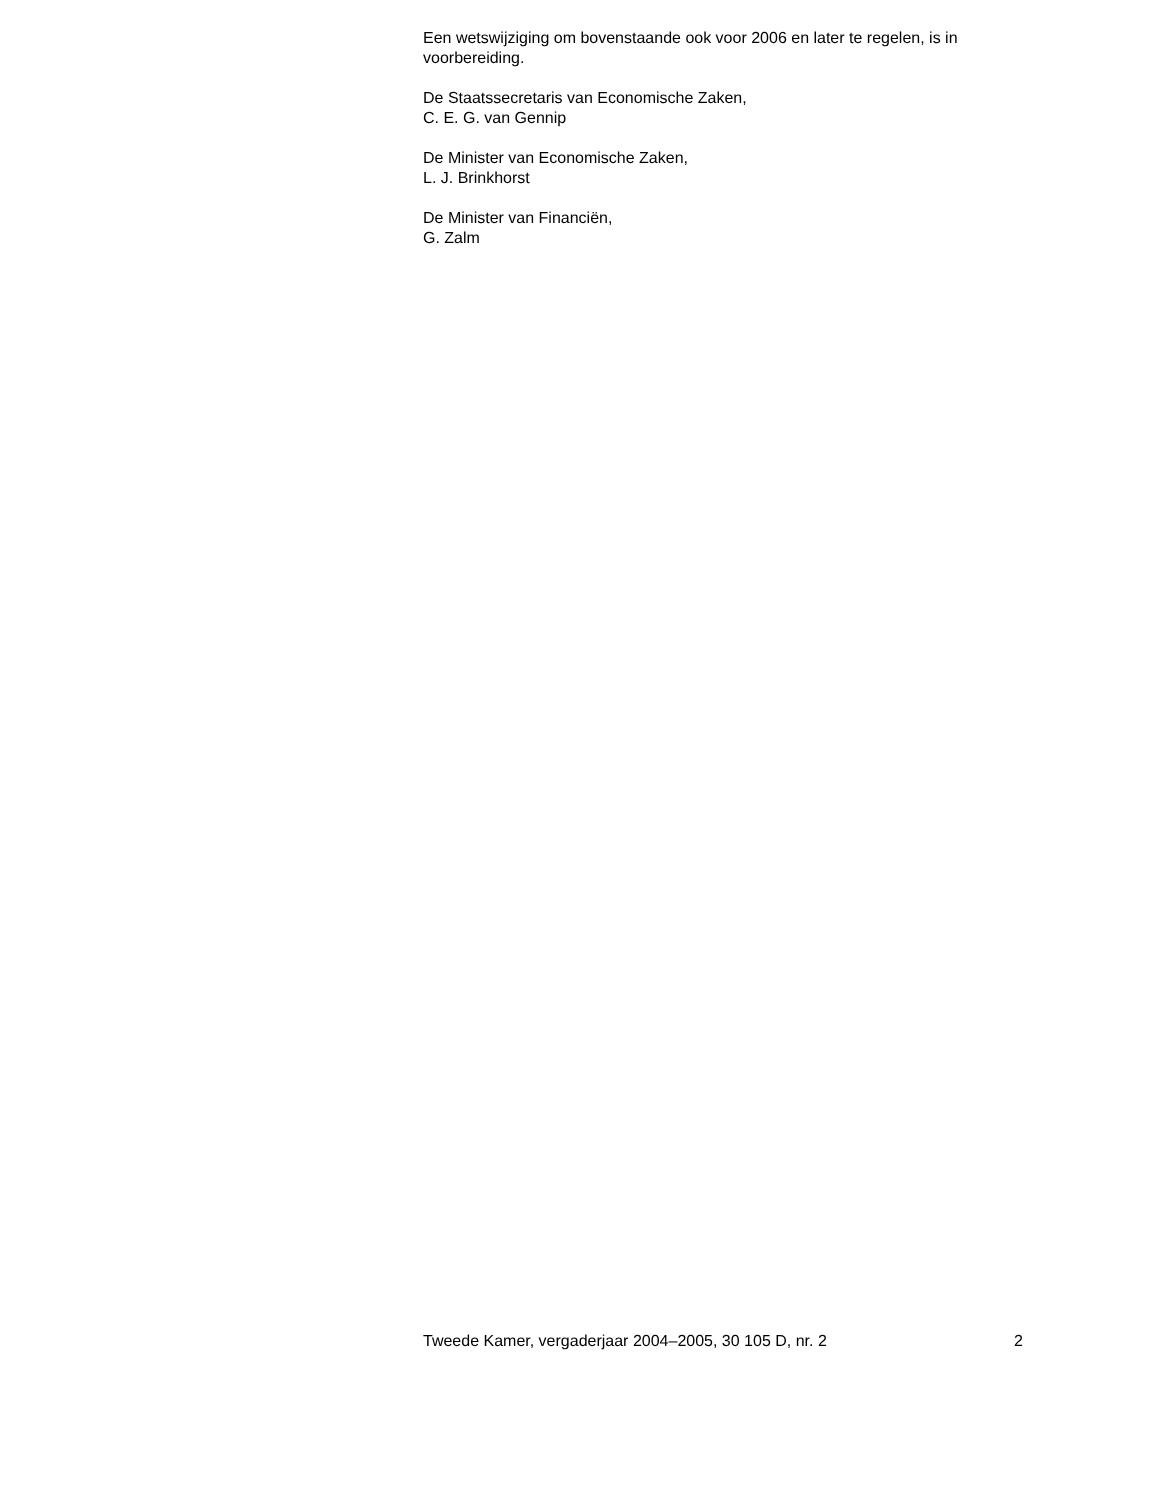Een wetswijziging om bovenstaande ook voor 2006 en later te regelen, is in voorbereiding.
De Staatssecretaris van Economische Zaken,
C. E. G. van Gennip
De Minister van Economische Zaken,
L. J. Brinkhorst
De Minister van Financiën,
G. Zalm
Tweede Kamer, vergaderjaar 2004–2005, 30 105 D, nr. 2 2